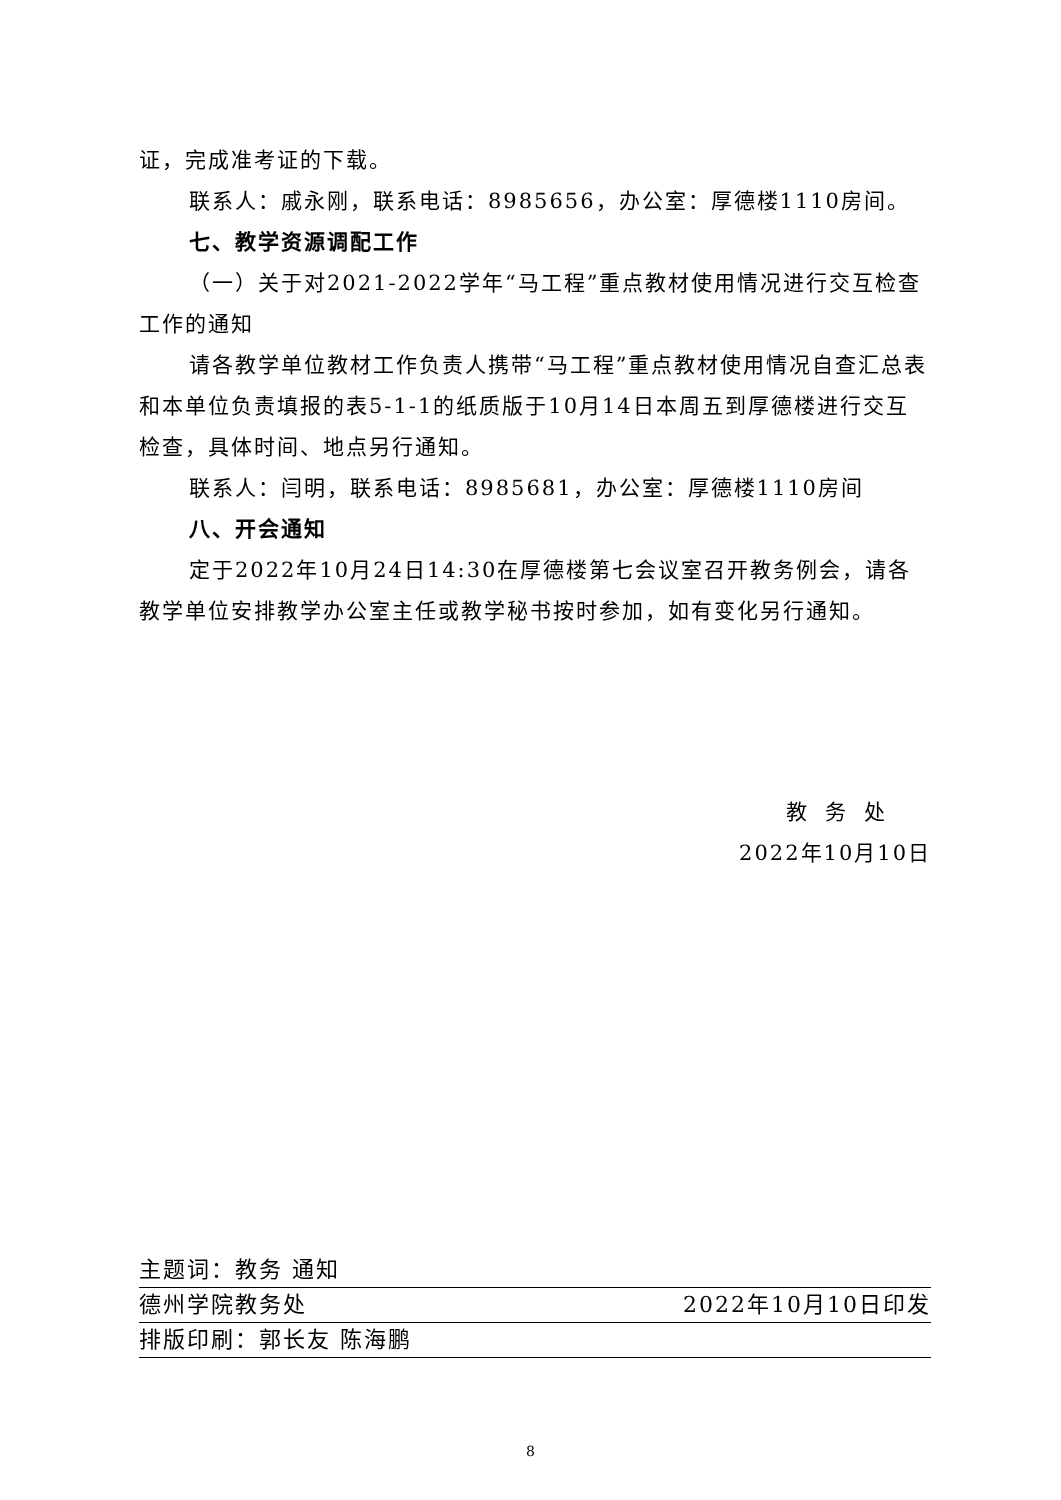证，完成准考证的下载。
联系人：戚永刚，联系电话：8985656，办公室：厚德楼1110房间。
七、教学资源调配工作
（一）关于对2021-2022学年“马工程”重点教材使用情况进行交互检查工作的通知
请各教学单位教材工作负责人携带“马工程”重点教材使用情况自查汇总表和本单位负责填报的表5-1-1的纸质版于10月14日本周五到厚德楼进行交互检查，具体时间、地点另行通知。
联系人：闫明，联系电话：8985681，办公室：厚德楼1110房间
八、开会通知
定于2022年10月24日14:30在厚德楼第七会议室召开教务例会，请各教学单位安排教学办公室主任或教学秘书按时参加，如有变化另行通知。
教务处
2022年10月10日
主题词：教务 通知
德州学院教务处 2022年10月10日印发
排版印刷：郭长友 陈海鹏
8